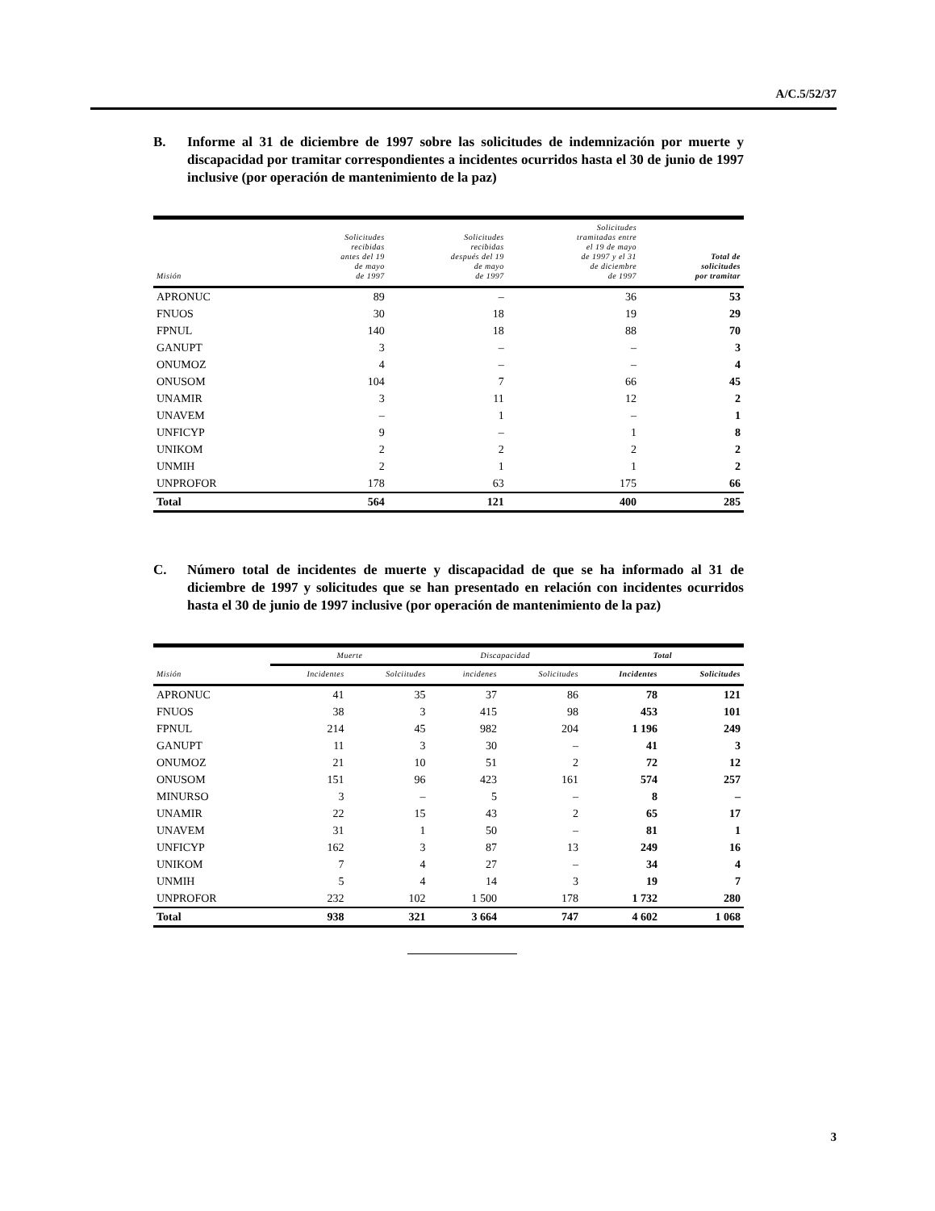A/C.5/52/37
B. Informe al 31 de diciembre de 1997 sobre las solicitudes de indemnización por muerte y discapacidad por tramitar correspondientes a incidentes ocurridos hasta el 30 de junio de 1997 inclusive (por operación de mantenimiento de la paz)
| Misión | Solicitudes recibidas antes del 19 de mayo de 1997 | Solicitudes recibidas después del 19 de mayo de 1997 | Solicitudes tramitadas entre el 19 de mayo de 1997 y el 31 de diciembre de 1997 | Total de solicitudes por tramitar |
| --- | --- | --- | --- | --- |
| APRONUC | 89 | – | 36 | 53 |
| FNUOS | 30 | 18 | 19 | 29 |
| FPNUL | 140 | 18 | 88 | 70 |
| GANUPT | 3 | – | – | 3 |
| ONUMOZ | 4 | – | – | 4 |
| ONUSOM | 104 | 7 | 66 | 45 |
| UNAMIR | 3 | 11 | 12 | 2 |
| UNAVEM | – | 1 | – | 1 |
| UNFICYP | 9 | – | 1 | 8 |
| UNIKOM | 2 | 2 | 2 | 2 |
| UNMIH | 2 | 1 | 1 | 2 |
| UNPROFOR | 178 | 63 | 175 | 66 |
| Total | 564 | 121 | 400 | 285 |
C. Número total de incidentes de muerte y discapacidad de que se ha informado al 31 de diciembre de 1997 y solicitudes que se han presentado en relación con incidentes ocurridos hasta el 30 de junio de 1997 inclusive (por operación de mantenimiento de la paz)
| | Muerte | | Discapacidad | | Total | |
| --- | --- | --- | --- | --- | --- | --- |
| Misión | Incidentes | Solciitudes | incidenes | Solicitudes | Incidentes | Solicitudes |
| APRONUC | 41 | 35 | 37 | 86 | 78 | 121 |
| FNUOS | 38 | 3 | 415 | 98 | 453 | 101 |
| FPNUL | 214 | 45 | 982 | 204 | 1 196 | 249 |
| GANUPT | 11 | 3 | 30 | – | 41 | 3 |
| ONUMOZ | 21 | 10 | 51 | 2 | 72 | 12 |
| ONUSOM | 151 | 96 | 423 | 161 | 574 | 257 |
| MINURSO | 3 | – | 5 | – | 8 | – |
| UNAMIR | 22 | 15 | 43 | 2 | 65 | 17 |
| UNAVEM | 31 | 1 | 50 | – | 81 | 1 |
| UNFICYP | 162 | 3 | 87 | 13 | 249 | 16 |
| UNIKOM | 7 | 4 | 27 | – | 34 | 4 |
| UNMIH | 5 | 4 | 14 | 3 | 19 | 7 |
| UNPROFOR | 232 | 102 | 1 500 | 178 | 1 732 | 280 |
| Total | 938 | 321 | 3 664 | 747 | 4 602 | 1 068 |
3